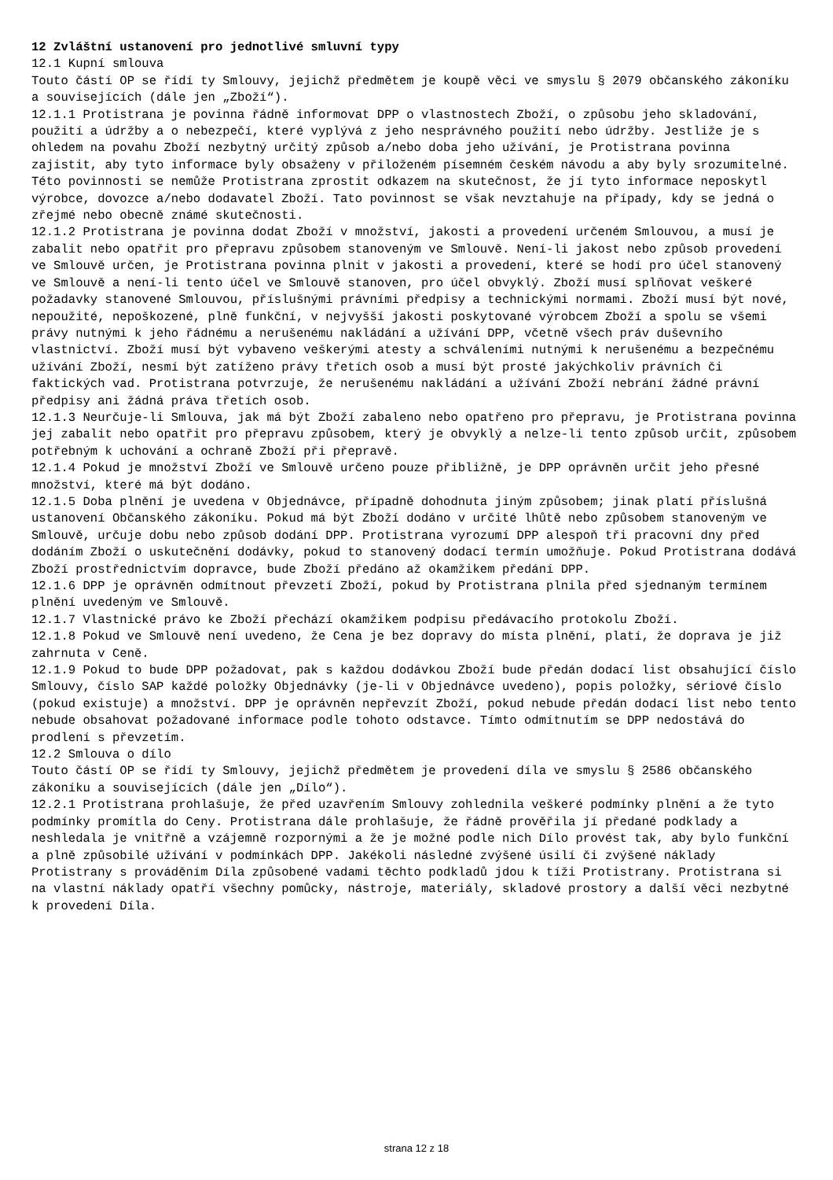12 Zvláštní ustanovení pro jednotlivé smluvní typy 12.1 Kupní smlouva Touto částí OP se řídí ty Smlouvy, jejichž předmětem je koupě věci ve smyslu § 2079 občanského zákoníku a souvisejících (dále jen „Zboží“). 12.1.1 Protistrana je povinna řádně informovat DPP o vlastnostech Zboží, o způsobu jeho skladování, použití a údržby a o nebezpečí, které vyplývá z jeho nesprávného použití nebo údržby. Jestliže je s ohledem na povahu Zboží nezbytný určitý způsob a/nebo doba jeho užívání, je Protistrana povinna zajistit, aby tyto informace byly obsaženy v přiloženém písemném českém návodu a aby byly srozumitelné. Této povinnosti se nemůže Protistrana zprostit odkazem na skutečnost, že jí tyto informace neposkytl výrobce, dovozce a/nebo dodavatel Zboží. Tato povinnost se však nevztahuje na případy, kdy se jedná o zřejmé nebo obecně známé skutečnosti. 12.1.2 Protistrana je povinna dodat Zboží v množství, jakosti a provedení určeném Smlouvou, a musí je zabalit nebo opatřit pro přepravu způsobem stanoveným ve Smlouvě. Není-li jakost nebo způsob provedení ve Smlouvě určen, je Protistrana povinna plnit v jakosti a provedení, které se hodí pro účel stanovený ve Smlouvě a není-li tento účel ve Smlouvě stanoven, pro účel obvyklý. Zboží musí splňovat veškeré požadavky stanovené Smlouvou, příslušnými právními předpisy a technickými normami. Zboží musí být nové, nepoužité, nepoškozené, plně funkční, v nejvyšší jakosti poskytované výrobcem Zboží a spolu se všemi právy nutnými k jeho řádnému a nerušenému nakládání a užívání DPP, včetně všech práv duševního vlastnictví. Zboží musí být vybaveno veškerými atesty a schváleními nutnými k nerušenému a bezpečnému užívání Zboží, nesmí být zatíženo právy třetích osob a musí být prosté jakýchkoliv právních či faktických vad. Protistrana potvrzuje, že nerušenému nakládání a užívání Zboží nebrání žádné právní předpisy ani žádná práva třetích osob. 12.1.3 Neurčuje-li Smlouva, jak má být Zboží zabaleno nebo opatřeno pro přepravu, je Protistrana povinna jej zabalit nebo opatřit pro přepravu způsobem, který je obvyklý a nelze-li tento způsob určit, způsobem potřebným k uchování a ochraně Zboží při přepravě. 12.1.4 Pokud je množství Zboží ve Smlouvě určeno pouze přibližně, je DPP oprávněn určit jeho přesné množství, které má být dodáno. 12.1.5 Doba plnění je uvedena v Objednávce, případně dohodnuta jiným způsobem; jinak platí příslušná ustanovení Občanského zákoníku. Pokud má být Zboží dodáno v určité lhůtě nebo způsobem stanoveným ve Smlouvě, určuje dobu nebo způsob dodání DPP. Protistrana vyrozumí DPP alespoň tři pracovní dny před dodáním Zboží o uskutečnění dodávky, pokud to stanovený dodací termín umožňuje. Pokud Protistrana dodává Zboží prostřednictvím dopravce, bude Zboží předáno až okamžikem předání DPP. 12.1.6 DPP je oprávněn odmítnout převzetí Zboží, pokud by Protistrana plnila před sjednaným termínem plnění uvedeným ve Smlouvě. 12.1.7 Vlastnické právo ke Zboží přechází okamžikem podpisu předávacího protokolu Zboží. 12.1.8 Pokud ve Smlouvě není uvedeno, že Cena je bez dopravy do místa plnění, platí, že doprava je již zahrnuta v Ceně. 12.1.9 Pokud to bude DPP požadovat, pak s každou dodávkou Zboží bude předán dodací list obsahující číslo Smlouvy, číslo SAP každé položky Objednávky (je-li v Objednávce uvedeno), popis položky, sériové číslo (pokud existuje) a množství. DPP je oprávněn nepřevzít Zboží, pokud nebude předán dodací list nebo tento nebude obsahovat požadované informace podle tohoto odstavce. Tímto odmítnutím se DPP nedostává do prodlení s převzetím. 12.2 Smlouva o dílo Touto částí OP se řídí ty Smlouvy, jejichž předmětem je provedení díla ve smyslu § 2586 občanského zákoníku a souvisejících (dále jen „Dílo“). 12.2.1 Protistrana prohlašuje, že před uzavřením Smlouvy zohlednila veškeré podmínky plnění a že tyto podmínky promítla do Ceny. Protistrana dále prohlašuje, že řádně prověřila jí předané podklady a neshledala je vnitřně a vzájemně rozpornými a že je možné podle nich Dílo provést tak, aby bylo funkční a plně způsobilé užívání v podmínkách DPP. Jakékoli následné zvýšené úsilí či zvýšené náklady Protistrany s prováděním Díla způsobené vadami těchto podkladů jdou k tíži Protistrany. Protistrana si na vlastní náklady opatří všechny pomůcky, nástroje, materiály, skladové prostory a další věci nezbytné k provedení Díla.
strana 12 z 18